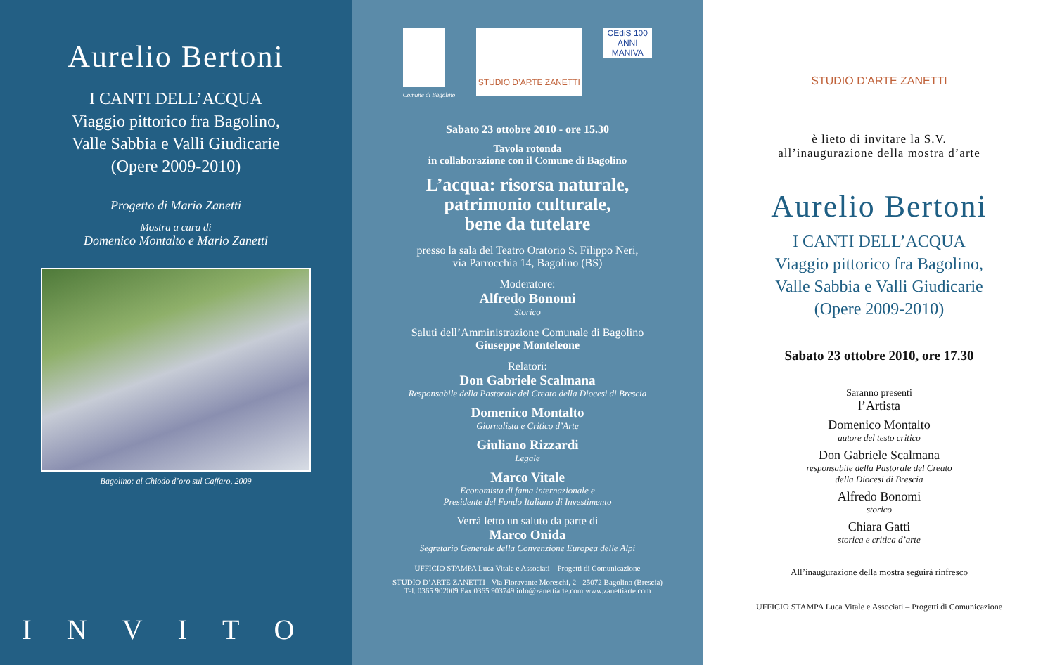Aurelio Bertoni
I CANTI DELL’ACQUA
Viaggio pittorico fra Bagolino,
Valle Sabbia e Valli Giudicarie
(Opere 2009-2010)
Progetto di Mario Zanetti
Mostra a cura di
Domenico Montalto e Mario Zanetti
Bagolino: al Chiodo d’oro sul Caffaro, 2009
INVITO
Comune di Bagolino
STUDIO D’ARTE ZANETTI
CEdiS 100 ANNI
MANIVA
Sabato 23 ottobre 2010 - ore 15.30
Tavola rotonda
in collaborazione con il Comune di Bagolino
L’acqua: risorsa naturale,
patrimonio culturale,
bene da tutelare
presso la sala del Teatro Oratorio S. Filippo Neri,
via Parrocchia 14, Bagolino (BS)
Moderatore:
Alfredo Bonomi
Storico
Saluti dell’Amministrazione Comunale di Bagolino
Giuseppe Monteleone
Relatori:
Don Gabriele Scalmana
Responsabile della Pastorale del Creato della Diocesi di Brescia
Domenico Montalto
Giornalista e Critico d’Arte
Giuliano Rizzardi
Legale
Marco Vitale
Economista di fama internazionale e
Presidente del Fondo Italiano di Investimento
Verrà letto un saluto da parte di
Marco Onida
Segretario Generale della Convenzione Europea delle Alpi
UFFICIO STAMPA Luca Vitale e Associati – Progetti di Comunicazione
STUDIO D’ARTE ZANETTI - Via Fioravante Moreschi, 2 - 25072 Bagolino (Brescia)
Tel. 0365 902009 Fax 0365 903749 info@zanettiarte.com www.zanettiarte.com
STUDIO D’ARTE ZANETTI
è lieto di invitare la S.V.
all’inaugurazione della mostra d’arte
Aurelio Bertoni
I CANTI DELL’ACQUA
Viaggio pittorico fra Bagolino,
Valle Sabbia e Valli Giudicarie
(Opere 2009-2010)
Sabato 23 ottobre 2010, ore 17.30
Saranno presenti
l’Artista
Domenico Montalto
autore del testo critico
Don Gabriele Scalmana
responsabile della Pastorale del Creato
della Diocesi di Brescia
Alfredo Bonomi
storico
Chiara Gatti
storica e critica d’arte
All’inaugurazione della mostra seguirà rinfresco
UFFICIO STAMPA Luca Vitale e Associati – Progetti di Comunicazione